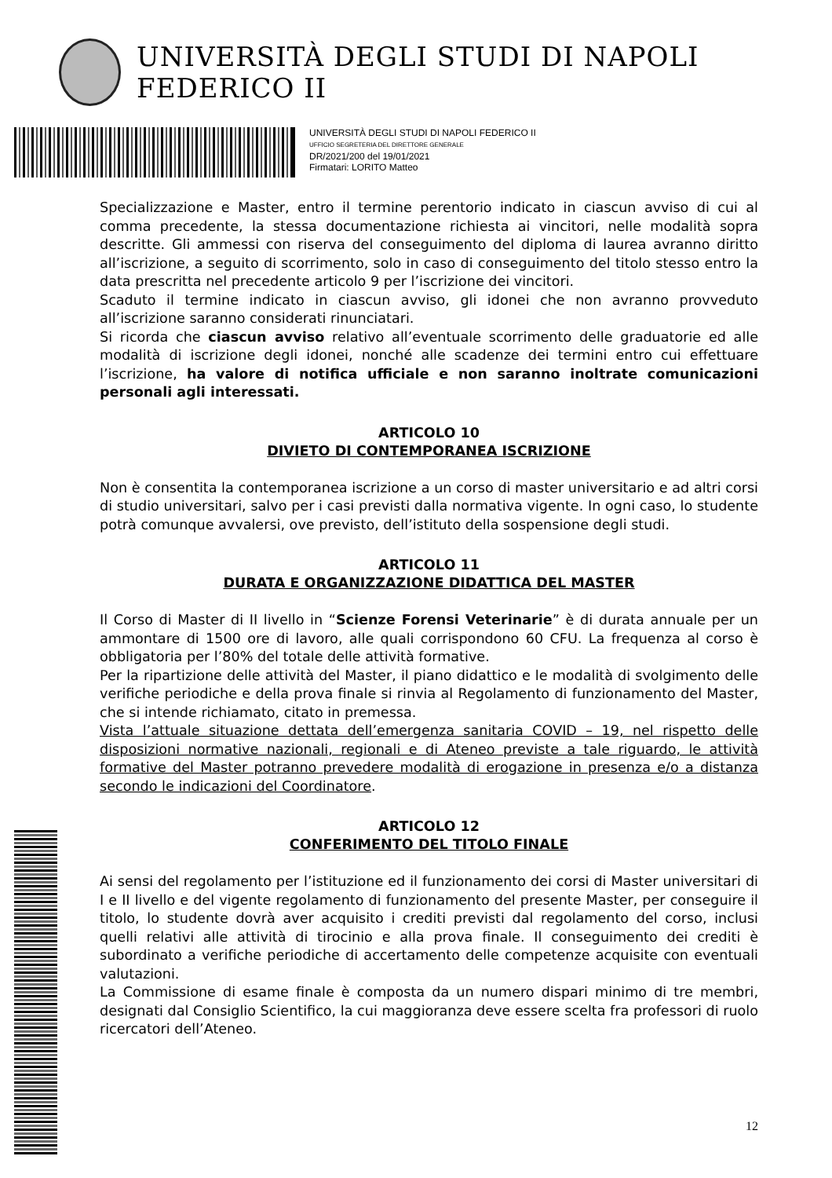UNIVERSITÀ DEGLI STUDI DI NAPOLI FEDERICO II
UNIVERSITÀ DEGLI STUDI DI NAPOLI FEDERICO II
UFFICIO SEGRETERIA DEL DIRETTORE GENERALE
DR/2021/200 del 19/01/2021
Firmatari: LORITO Matteo
Specializzazione e Master, entro il termine perentorio indicato in ciascun avviso di cui al comma precedente, la stessa documentazione richiesta ai vincitori, nelle modalità sopra descritte. Gli ammessi con riserva del conseguimento del diploma di laurea avranno diritto all’iscrizione, a seguito di scorrimento, solo in caso di conseguimento del titolo stesso entro la data prescritta nel precedente articolo 9 per l’iscrizione dei vincitori.
Scaduto il termine indicato in ciascun avviso, gli idonei che non avranno provveduto all’iscrizione saranno considerati rinunciatari.
Si ricorda che ciascun avviso relativo all’eventuale scorrimento delle graduatorie ed alle modalità di iscrizione degli idonei, nonché alle scadenze dei termini entro cui effettuare l’iscrizione, ha valore di notifica ufficiale e non saranno inoltrate comunicazioni personali agli interessati.
ARTICOLO 10
DIVIETO DI CONTEMPORANEA ISCRIZIONE
Non è consentita la contemporanea iscrizione a un corso di master universitario e ad altri corsi di studio universitari, salvo per i casi previsti dalla normativa vigente. In ogni caso, lo studente potrà comunque avvalersi, ove previsto, dell’istituto della sospensione degli studi.
ARTICOLO 11
DURATA E ORGANIZZAZIONE DIDATTICA DEL MASTER
Il Corso di Master di II livello in “Scienze Forensi Veterinarie” è di durata annuale per un ammontare di 1500 ore di lavoro, alle quali corrispondono 60 CFU. La frequenza al corso è obbligatoria per l’80% del totale delle attività formative.
Per la ripartizione delle attività del Master, il piano didattico e le modalità di svolgimento delle verifiche periodiche e della prova finale si rinvia al Regolamento di funzionamento del Master, che si intende richiamato, citato in premessa.
Vista l’attuale situazione dettata dell’emergenza sanitaria COVID – 19, nel rispetto delle disposizioni normative nazionali, regionali e di Ateneo previste a tale riguardo, le attività formative del Master potranno prevedere modalità di erogazione in presenza e/o a distanza secondo le indicazioni del Coordinatore.
ARTICOLO 12
CONFERIMENTO DEL TITOLO FINALE
Ai sensi del regolamento per l’istituzione ed il funzionamento dei corsi di Master universitari di I e II livello e del vigente regolamento di funzionamento del presente Master, per conseguire il titolo, lo studente dovrà aver acquisito i crediti previsti dal regolamento del corso, inclusi quelli relativi alle attività di tirocinio e alla prova finale. Il conseguimento dei crediti è subordinato a verifiche periodiche di accertamento delle competenze acquisite con eventuali valutazioni.
La Commissione di esame finale è composta da un numero dispari minimo di tre membri, designati dal Consiglio Scientifico, la cui maggioranza deve essere scelta fra professori di ruolo ricercatori dell’Ateneo.
12